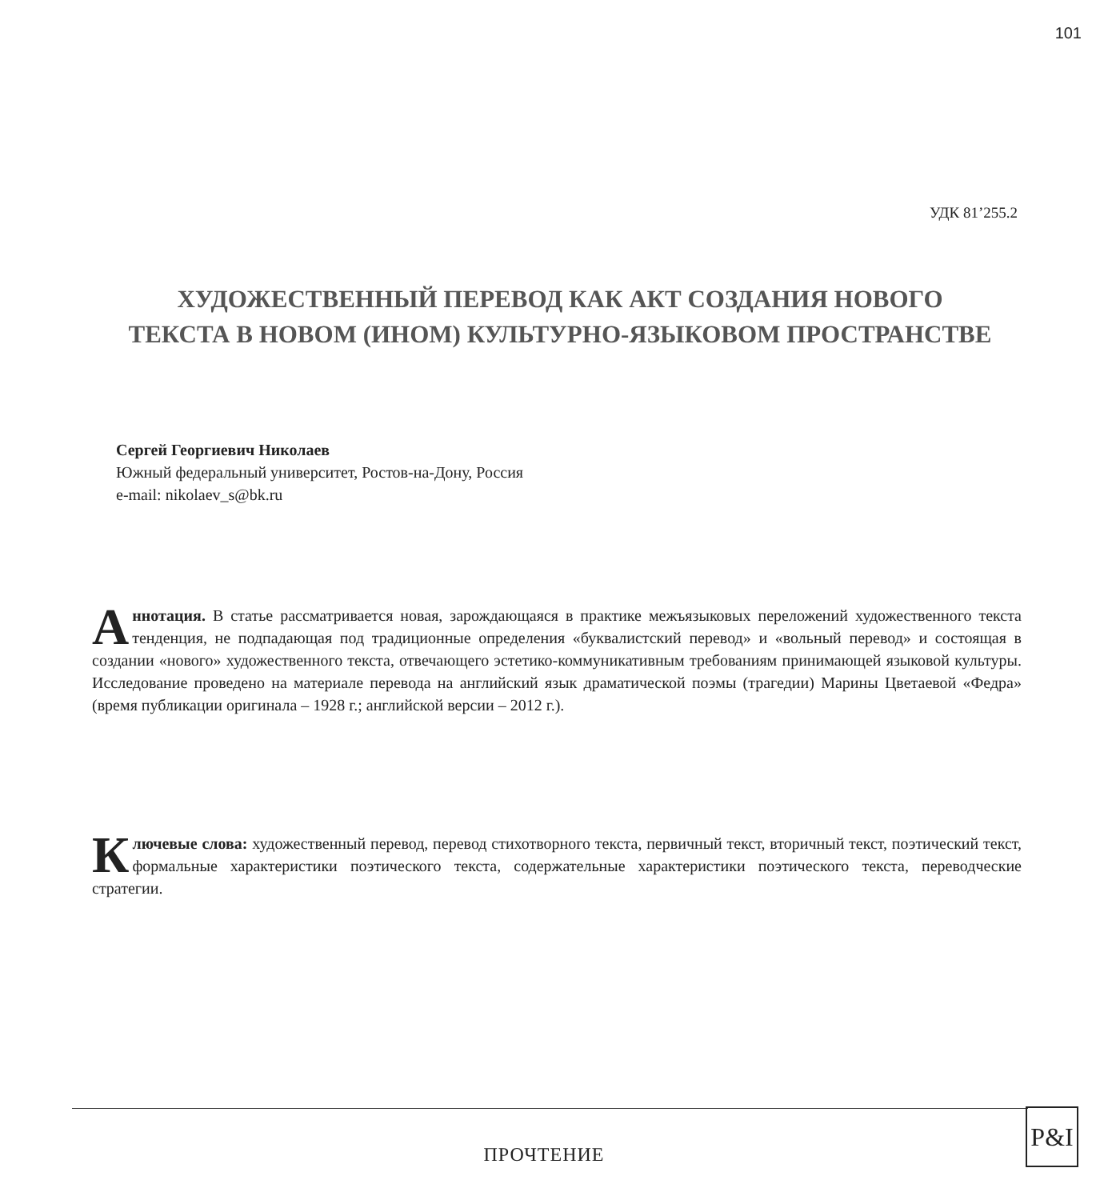101
УДК 81’255.2
ХУДОЖЕСТВЕННЫЙ ПЕРЕВОД КАК АКТ СОЗДАНИЯ НОВОГО
ТЕКСТА В НОВОМ (ИНОМ) КУЛЬТУРНО-ЯЗЫКОВОМ ПРОСТРАНСТВЕ
Сергей Георгиевич Николаев
Южный федеральный университет, Ростов-на-Дону, Россия
e-mail: nikolaev_s@bk.ru
Аннотация. В статье рассматривается новая, зарождающаяся в практике межъязыковых переложений художественного текста тенденция, не подпадающая под традиционные определения «буквалистский перевод» и «вольный перевод» и состоящая в создании «нового» художественного текста, отвечающего эстетико-коммуникативным требованиям принимающей языковой культуры. Исследование проведено на материале перевода на английский язык драматической поэмы (трагедии) Марины Цветаевой «Федра» (время публикации оригинала – 1928 г.; английской версии – 2012 г.).
Ключевые слова: художественный перевод, перевод стихотворного текста, первичный текст, вторичный текст, поэтический текст, формальные характеристики поэтического текста, содержательные характеристики поэтического текста, переводческие стратегии.
ПРОЧТЕНИЕ
P&I